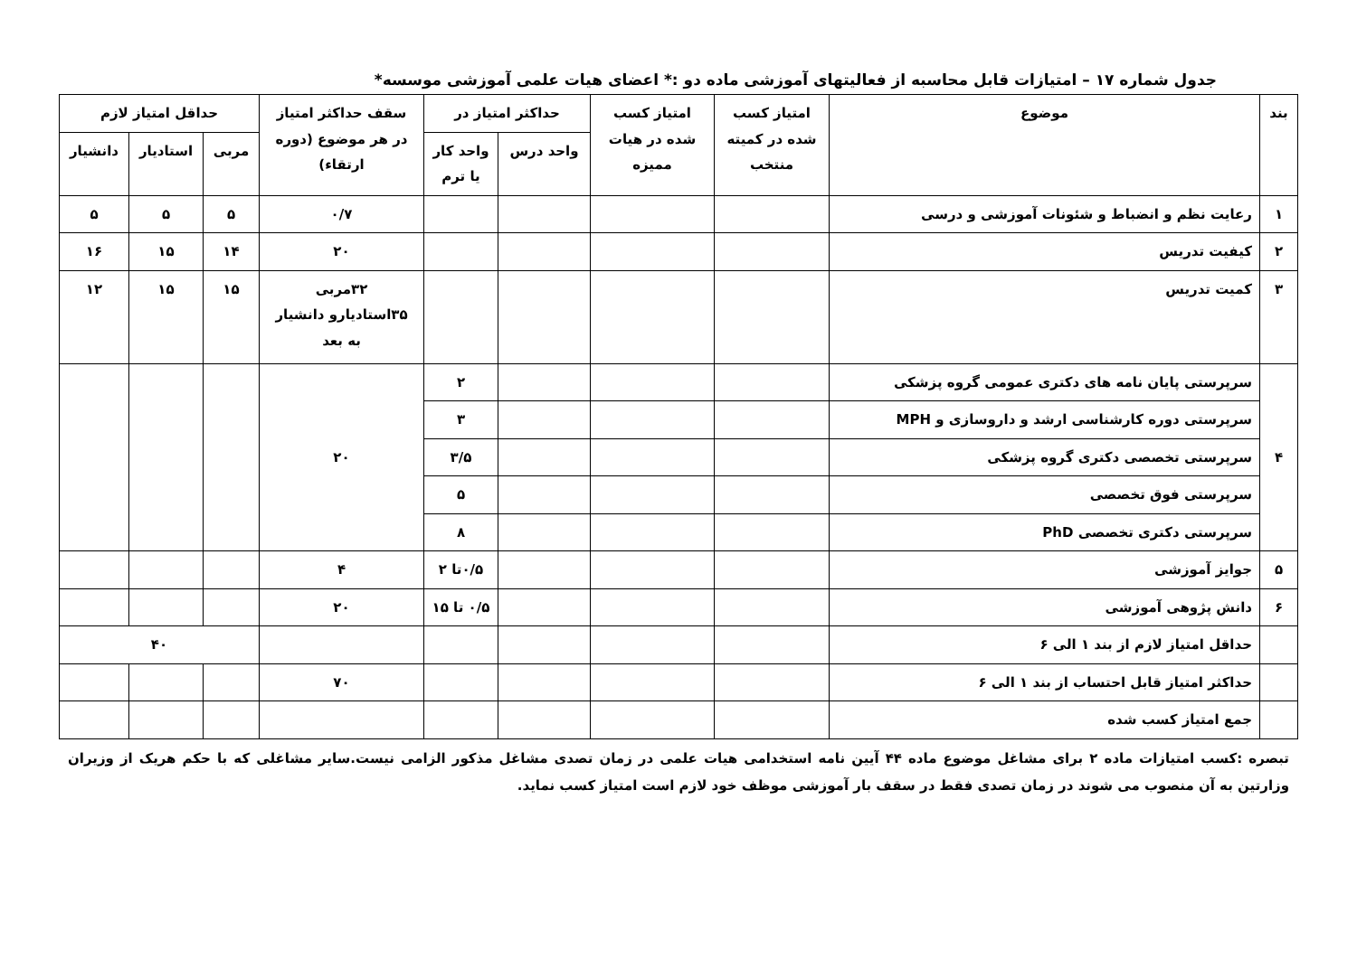جدول شماره ۱۷ – امتیازات قابل محاسبه از فعالیتهای آموزشی ماده دو :* اعضای هیات علمی آموزشی موسسه*
| بند | موضوع | امتیاز کسب شده در کمیته منتخب | امتیاز کسب شده در هیات ممیزه | حداکثر امتیاز در | | سقف حداکثر امتیاز در هر موضوع (دوره ارتقاء) | حداقل امتیاز لازم | | |
| --- | --- | --- | --- | --- | --- | --- | --- | --- | --- |
| | | | | واحد درس | واحد کار یا ترم | | مربی | استادیار | دانشیار |
| ۱ | رعایت نظم و انضباط و شئونات آموزشی و درسی | | | | | ۰/۷ | ۵ | ۵ | ۵ |
| ۲ | کیفیت تدریس | | | | | ۲۰ | ۱۴ | ۱۵ | ۱۶ |
| ۳ | کمیت تدریس | | | | | ۳۲مربی ۳۵استادیارو دانشیار به بعد | ۱۵ | ۱۵ | ۱۲ |
| ۴ | سرپرستی پایان نامه های دکتری عمومی گروه پزشکی | | | | ۲ | ۲۰ | | | |
| | سرپرستی دوره کارشناسی ارشد و داروسازی و MPH | | | | ۳ | | | | |
| | سرپرستی تخصصی دکتری گروه پزشکی | | | | ۳/۵ | | | | |
| | سرپرستی فوق تخصصی | | | | ۵ | | | | |
| | سرپرستی دکتری تخصصی PhD | | | | ۸ | | | | |
| ۵ | جوایز آموزشی | | | | ۰/۵تا ۲ | ۴ | | | |
| ۶ | دانش پژوهی آموزشی | | | | ۰/۵ تا ۱۵ | ۲۰ | | | |
| | حداقل امتیاز لازم از بند ۱ الی ۶ | | | | | | ۴۰ | | |
| | حداکثر امتیاز قابل احتساب از بند ۱ الی ۶ | | | | | ۷۰ | | | |
| | جمع امتیاز کسب شده | | | | | | | | |
تبصره :کسب امتیازات ماده ۲ برای مشاغل موضوع ماده ۴۴ آیین نامه استخدامی هیات علمی در زمان تصدی مشاغل مذکور الزامی نیست.سایر مشاغلی که با حکم هریک از وزیران وزارتین به آن منصوب می شوند در زمان تصدی فقط در سقف بار آموزشی موظف خود لازم است امتیاز کسب نماید.